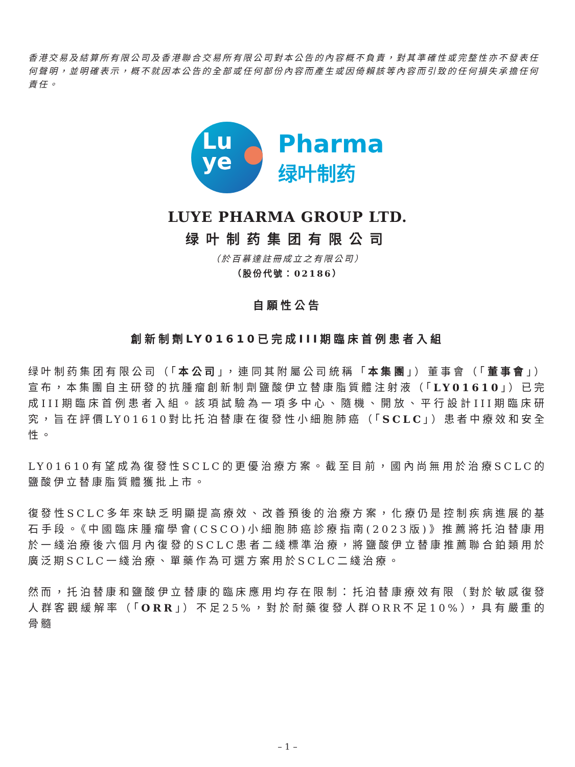香港交易及結算所有限公司及香港聯合交易所有限公司對本公告的內容概不負責，對其準確性或完整性亦不發表任何聲明，並明確表示，概不就因本公告的全部或任何部份內容而產生或因倚賴該等內容而引致的任何損失承擔任何責任。
Lu
ye
Pharma
绿叶制药
LUYE PHARMA GROUP LTD.
绿叶制药集团有限公司
（於百慕達註冊成立之有限公司）
（股份代號：02186）
自願性公告
創新制劑LY01610已完成III期臨床首例患者入組
绿叶制药集团有限公司（「本公司」，連同其附屬公司統稱「本集團」）董事會（「董事會」）宣布，本集團自主研發的抗腫瘤創新制劑鹽酸伊立替康脂質體注射液（「LY01610」）已完成III期臨床首例患者入組。該項試驗為一項多中心、隨機、開放、平行設計III期臨床研究，旨在評價LY01610對比托泊替康在復發性小細胞肺癌（「SCLC」）患者中療效和安全性。
LY01610有望成為復發性SCLC的更優治療方案。截至目前，國內尚無用於治療SCLC的鹽酸伊立替康脂質體獲批上市。
復發性SCLC多年來缺乏明顯提高療效、改善預後的治療方案，化療仍是控制疾病進展的基石手段。《中國臨床腫瘤學會(CSCO)小細胞肺癌診療指南(2023版)》推薦將托泊替康用於一綫治療後六個月內復發的SCLC患者二綫標準治療，將鹽酸伊立替康推薦聯合鉑類用於廣泛期SCLC一綫治療、單藥作為可選方案用於SCLC二綫治療。
然而，托泊替康和鹽酸伊立替康的臨床應用均存在限制：托泊替康療效有限（對於敏感復發人群客觀緩解率（「ORR」）不足25%，對於耐藥復發人群ORR不足10%），具有嚴重的骨髓
– 1 –